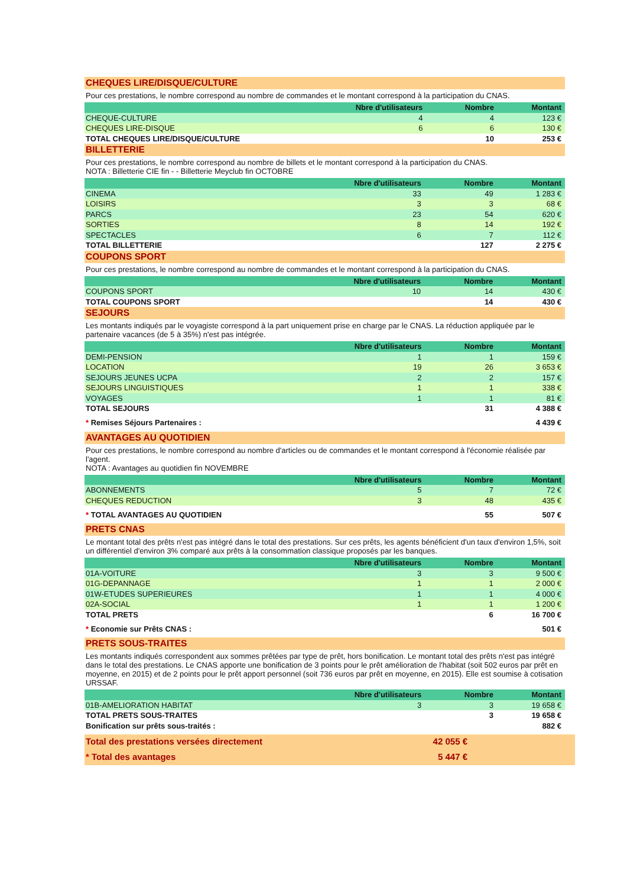CHEQUES LIRE/DISQUE/CULTURE
Pour ces prestations, le nombre correspond au nombre de commandes et le montant correspond à la participation du CNAS.
| | Nbre d'utilisateurs | Nombre | Montant | |
| --- | --- | --- | --- | --- |
| CHEQUE-CULTURE | 4 | 4 | 123 € | |
| CHEQUES LIRE-DISQUE | 6 | 6 | 130 € | |
| TOTAL CHEQUES LIRE/DISQUE/CULTURE | | 10 | 253 € | |
BILLETTERIE
Pour ces prestations, le nombre correspond au nombre de billets et le montant correspond à la participation du CNAS.
NOTA : Billetterie CIE fin - - Billetterie Meyclub fin OCTOBRE
| | Nbre d'utilisateurs | Nombre | Montant | |
| --- | --- | --- | --- | --- |
| CINEMA | 33 | 49 | 1 283 € | |
| LOISIRS | 3 | 3 | 68 € | |
| PARCS | 23 | 54 | 620 € | |
| SORTIES | 8 | 14 | 192 € | |
| SPECTACLES | 6 | 7 | 112 € | |
| TOTAL BILLETTERIE | | 127 | 2 275 € | |
COUPONS SPORT
Pour ces prestations, le nombre correspond au nombre de commandes et le montant correspond à la participation du CNAS.
| | Nbre d'utilisateurs | Nombre | Montant | |
| --- | --- | --- | --- | --- |
| COUPONS SPORT | 10 | 14 | 430 € | |
| TOTAL COUPONS SPORT | | 14 | 430 € | |
SEJOURS
Les montants indiqués par le voyagiste correspond à la part uniquement prise en charge par le CNAS. La réduction appliquée par le partenaire vacances (de 5 à 35%) n'est pas intégrée.
| | Nbre d'utilisateurs | Nombre | Montant | |
| --- | --- | --- | --- | --- |
| DEMI-PENSION | 1 | 1 | 159 € | |
| LOCATION | 19 | 26 | 3 653 € | |
| SEJOURS JEUNES UCPA | 2 | 2 | 157 € | |
| SEJOURS LINGUISTIQUES | 1 | 1 | 338 € | |
| VOYAGES | 1 | 1 | 81 € | |
| TOTAL SEJOURS | | 31 | 4 388 € | |
| * Remises Séjours Partenaires : | | | 4 439 € | |
AVANTAGES AU QUOTIDIEN
Pour ces prestations, le nombre correspond au nombre d'articles ou de commandes et le montant correspond à l'économie réalisée par l'agent.
NOTA : Avantages au quotidien fin NOVEMBRE
| | Nbre d'utilisateurs | Nombre | Montant | |
| --- | --- | --- | --- | --- |
| ABONNEMENTS | 5 | 7 | 72 € | |
| CHEQUES REDUCTION | 3 | 48 | 435 € | |
| * TOTAL AVANTAGES AU QUOTIDIEN | | 55 | 507 € | |
PRETS CNAS
Le montant total des prêts n'est pas intégré dans le total des prestations. Sur ces prêts, les agents bénéficient d'un taux d'environ 1,5%, soit un différentiel d'environ 3% comparé aux prêts à la consommation classique proposés par les banques.
| | Nbre d'utilisateurs | Nombre | Montant | |
| --- | --- | --- | --- | --- |
| 01A-VOITURE | 3 | 3 | 9 500 € | |
| 01G-DEPANNAGE | 1 | 1 | 2 000 € | |
| 01W-ETUDES SUPERIEURES | 1 | 1 | 4 000 € | |
| 02A-SOCIAL | 1 | 1 | 1 200 € | |
| TOTAL PRETS | | 6 | 16 700 € | |
| * Economie sur Prêts CNAS : | | | 501 € | |
PRETS SOUS-TRAITES
Les montants indiqués correspondent aux sommes prêtées par type de prêt, hors bonification. Le montant total des prêts n'est pas intégré dans le total des prestations. Le CNAS apporte une bonification de 3 points pour le prêt amélioration de l'habitat (soit 502 euros par prêt en moyenne, en 2015) et de 2 points pour le prêt apport personnel (soit 736 euros par prêt en moyenne, en 2015). Elle est soumise à cotisation URSSAF.
| | Nbre d'utilisateurs | Nombre | Montant | |
| --- | --- | --- | --- | --- |
| 01B-AMELIORATION HABITAT | 3 | 3 | 19 658 € | |
| TOTAL PRETS SOUS-TRAITES | | 3 | 19 658 € | |
| Bonification sur prêts sous-traités : | | | 882 € | |
| Total des prestations versées directement | 42 055 € | |
| * Total des avantages | 5 447 € | |